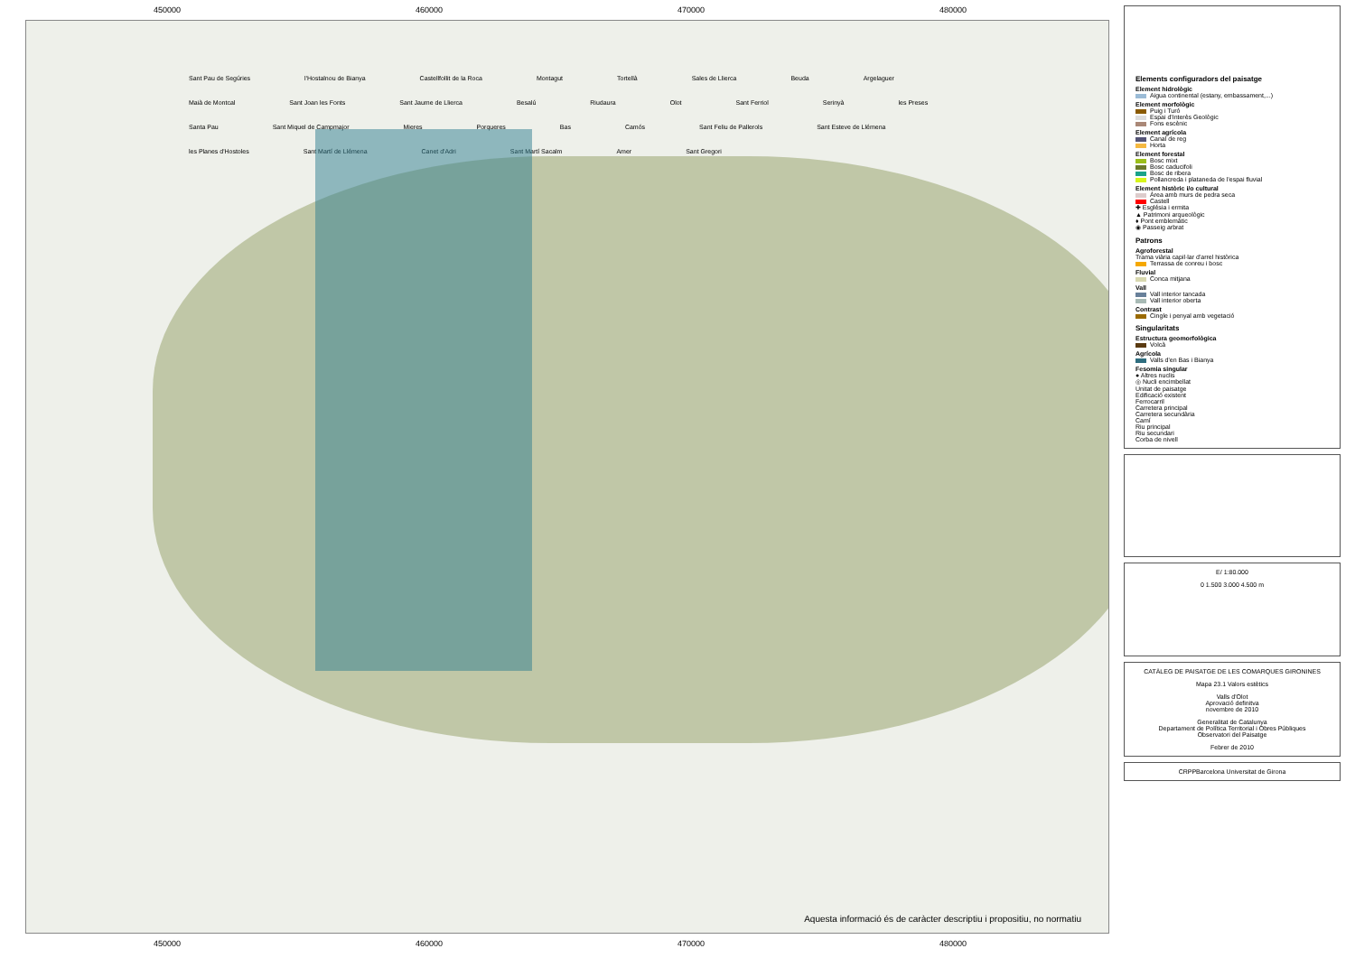450000 460000 470000 480000
Sant Pau de Segúries l'Hostalnou de Bianya Castellfollit de la Roca Montagut Tortellà Sales de Llierca Beuda Argelaguer Maià de Montcal Sant Joan les Fonts Sant Jaume de Llierca Besalú Riudaura Olot Sant Ferriol Serinyà les Preses Santa Pau Sant Miquel de Campmajor Mieres Porqueres Bas Camós Sant Feliu de Pallerols Sant Esteve de Llémena les Planes d'Hostoles Sant Martí de Llémena Canet d'Adri Sant Martí Sacalm Amer Sant Gregori
Aquesta informació és de caràcter descriptiu i propositiu, no normatiu
450000 460000 470000 480000
Elements configuradors del paisatge
Element hidrològic
Aigua continental (estany, embassament,...)
Element morfològic
Puig i Turó
Espai d'Interès Geològic
Fons escènic
Element agrícola
Canal de reg
Horta
Element forestal
Bosc mixt
Bosc caducifoli
Bosc de ribera
Pollancreda i plataneda de l'espai fluvial
Element històric i/o cultural
Àrea amb murs de pedra seca
Castell
✚ Església i ermita
▲ Patrimoni arqueològic
♦ Pont emblemàtic
◉ Passeig arbrat
Patrons
Agroforestal
Trama viària capil·lar d'arrel històrica
Terrassa de conreu i bosc
Fluvial
Conca mitjana
Vall
Vall interior tancada
Vall interior oberta
Contrast
Cingle i penyal amb vegetació
Singularitats
Estructura geomorfològica
Volcà
Agrícola
Valls d'en Bas i Bianya
Fesomia singular
● Altres nuclis
◎ Nucli encimbellat
Unitat de paisatge
Edificació existent
Ferrocarril
Carretera principal
Carretera secundària
Camí
Riu principal
Riu secundari
Corba de nivell
E/ 1:80.000
0 1.500 3.000 4.500 m
CATÀLEG DE PAISATGE DE LES COMARQUES GIRONINES
Mapa 23.1 Valors estètics
Valls d'Olot
Aprovació definitva
novembre de 2010
Generalitat de Catalunya
Departament de Política Territorial i Obres Públiques
Observatori del Paisatge
Febrer de 2010
CRPPBarcelona Universitat de Girona